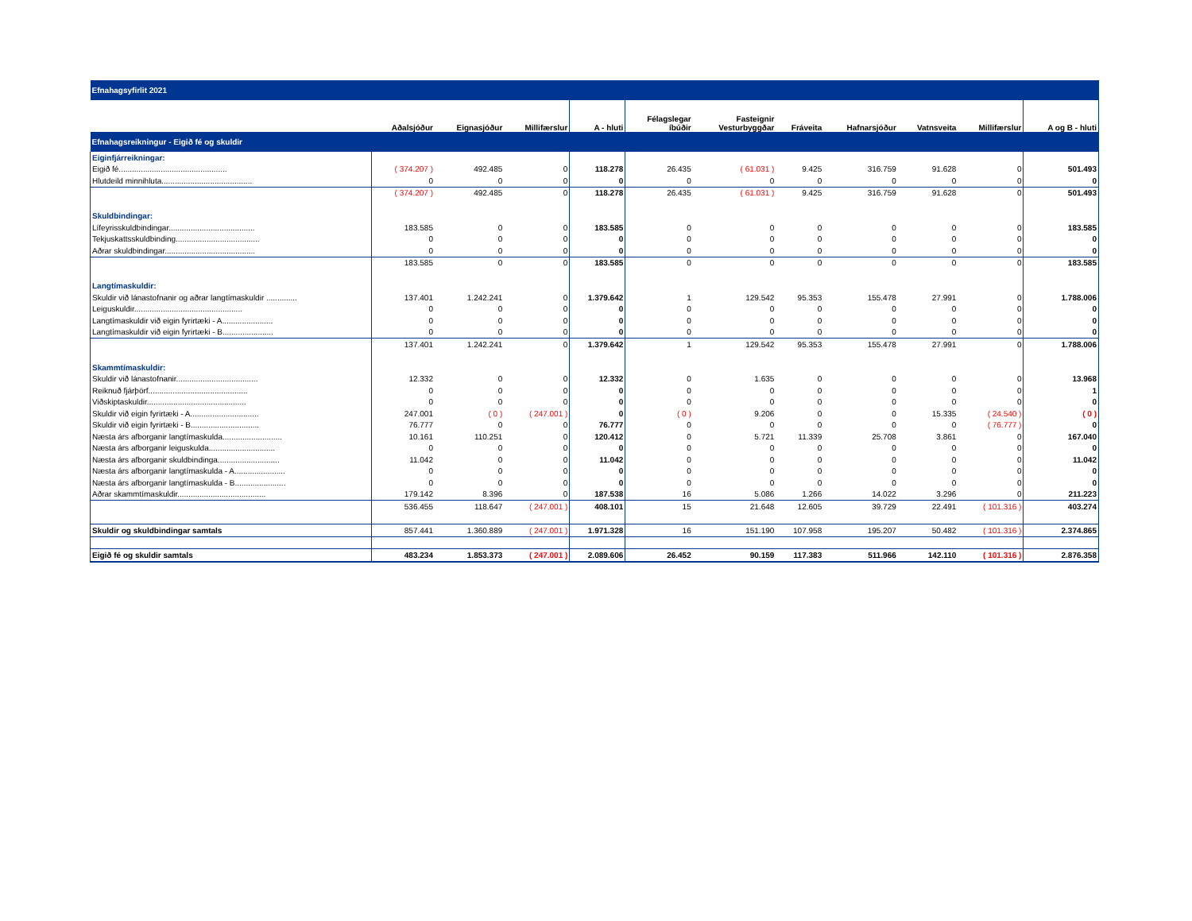| Efnahagsyfirlit 2021 | | | | | | | | | | | |
| | Aðalsjóður | Eignasjóður | Millifærslur | A - hluti | Félagslegar íbúðir | Fasteignir Vesturbyggðar | Fráveita | Hafnarsjóður | Vatnsveita | Millifærslur | A og B - hluti |
| Efnahagsreikningur - Eigið fé og skuldir | | | | | | | | | | | |
| Eiginfjárreikningar: | | | | | | | | | | | |
| Eigið fé................................................. | ( 374.207 ) | 492.485 | 0 | 118.278 | 26.435 | ( 61.031 ) | 9.425 | 316.759 | 91.628 | 0 | 501.493 |
| Hlutdeild minnihluta......................................... | 0 | 0 | 0 | 0 | 0 | 0 | 0 | 0 | 0 | 0 | 0 |
| | ( 374.207 ) | 492.485 | 0 | 118.278 | 26.435 | ( 61.031 ) | 9.425 | 316.759 | 91.628 | 0 | 501.493 |
| Skuldbindingar: | | | | | | | | | | | |
| Lífeyrisskuldbindingar....................................... | 183.585 | 0 | 0 | 183.585 | 0 | 0 | 0 | 0 | 0 | 0 | 183.585 |
| Tekjuskattsskuldbinding...................................... | 0 | 0 | 0 | 0 | 0 | 0 | 0 | 0 | 0 | 0 | 0 |
| Aðrar skuldbindingar......................................... | 0 | 0 | 0 | 0 | 0 | 0 | 0 | 0 | 0 | 0 | 0 |
| | 183.585 | 0 | 0 | 183.585 | 0 | 0 | 0 | 0 | 0 | 0 | 183.585 |
| Langtímaskuldir: | | | | | | | | | | | |
| Skuldir við lánastofnanir og aðrar langtímaskuldir .............. | 137.401 | 1.242.241 | 0 | 1.379.642 | 1 | 129.542 | 95.353 | 155.478 | 27.991 | 0 | 1.788.006 |
| Leiguskuldir................................................. | 0 | 0 | 0 | 0 | 0 | 0 | 0 | 0 | 0 | 0 | 0 |
| Langtímaskuldir við eigin fyrirtæki - A....................... | 0 | 0 | 0 | 0 | 0 | 0 | 0 | 0 | 0 | 0 | 0 |
| Langtímaskuldir við eigin fyrirtæki - B....................... | 0 | 0 | 0 | 0 | 0 | 0 | 0 | 0 | 0 | 0 | 0 |
| | 137.401 | 1.242.241 | 0 | 1.379.642 | 1 | 129.542 | 95.353 | 155.478 | 27.991 | 0 | 1.788.006 |
| Skammtímaskuldir: | | | | | | | | | | | |
| Skuldir við lánastofnanir..................................... | 12.332 | 0 | 0 | 12.332 | 0 | 1.635 | 0 | 0 | 0 | 0 | 13.968 |
| Reiknuð fjárþörf............................................. | 0 | 0 | 0 | 0 | 0 | 0 | 0 | 0 | 0 | 0 | 1 |
| Viðskiptaskuldir............................................. | 0 | 0 | 0 | 0 | 0 | 0 | 0 | 0 | 0 | 0 | 0 |
| Skuldir við eigin fyrirtæki - A............................... | 247.001 | ( 0 ) | ( 247.001 ) | 0 | ( 0 ) | 9.206 | 0 | 0 | 15.335 | ( 24.540 ) | ( 0 ) |
| Skuldir við eigin fyrirtæki - B............................... | 76.777 | 0 | 0 | 76.777 | 0 | 0 | 0 | 0 | 0 | ( 76.777 ) | 0 |
| Næsta árs afborganir langtímaskulda........................... | 10.161 | 110.251 | 0 | 120.412 | 0 | 5.721 | 11.339 | 25.708 | 3.861 | 0 | 167.040 |
| Næsta árs afborganir leiguskulda.............................. | 0 | 0 | 0 | 0 | 0 | 0 | 0 | 0 | 0 | 0 | 0 |
| Næsta árs afborganir skuldbindinga............................ | 11.042 | 0 | 0 | 11.042 | 0 | 0 | 0 | 0 | 0 | 0 | 11.042 |
| Næsta árs afborganir langtímaskulda - A....................... | 0 | 0 | 0 | 0 | 0 | 0 | 0 | 0 | 0 | 0 | 0 |
| Næsta árs afborganir langtímaskulda - B....................... | 0 | 0 | 0 | 0 | 0 | 0 | 0 | 0 | 0 | 0 | 0 |
| Aðrar skammtímaskuldir........................................ | 179.142 | 8.396 | 0 | 187.538 | 16 | 5.086 | 1.266 | 14.022 | 3.296 | 0 | 211.223 |
| | 536.455 | 118.647 | ( 247.001 ) | 408.101 | 15 | 21.648 | 12.605 | 39.729 | 22.491 | ( 101.316 ) | 403.274 |
| Skuldir og skuldbindingar samtals | 857.441 | 1.360.889 | ( 247.001 ) | 1.971.328 | 16 | 151.190 | 107.958 | 195.207 | 50.482 | ( 101.316 ) | 2.374.865 |
| Eigið fé og skuldir samtals | 483.234 | 1.853.373 | ( 247.001 ) | 2.089.606 | 26.452 | 90.159 | 117.383 | 511.966 | 142.110 | ( 101.316 ) | 2.876.358 |